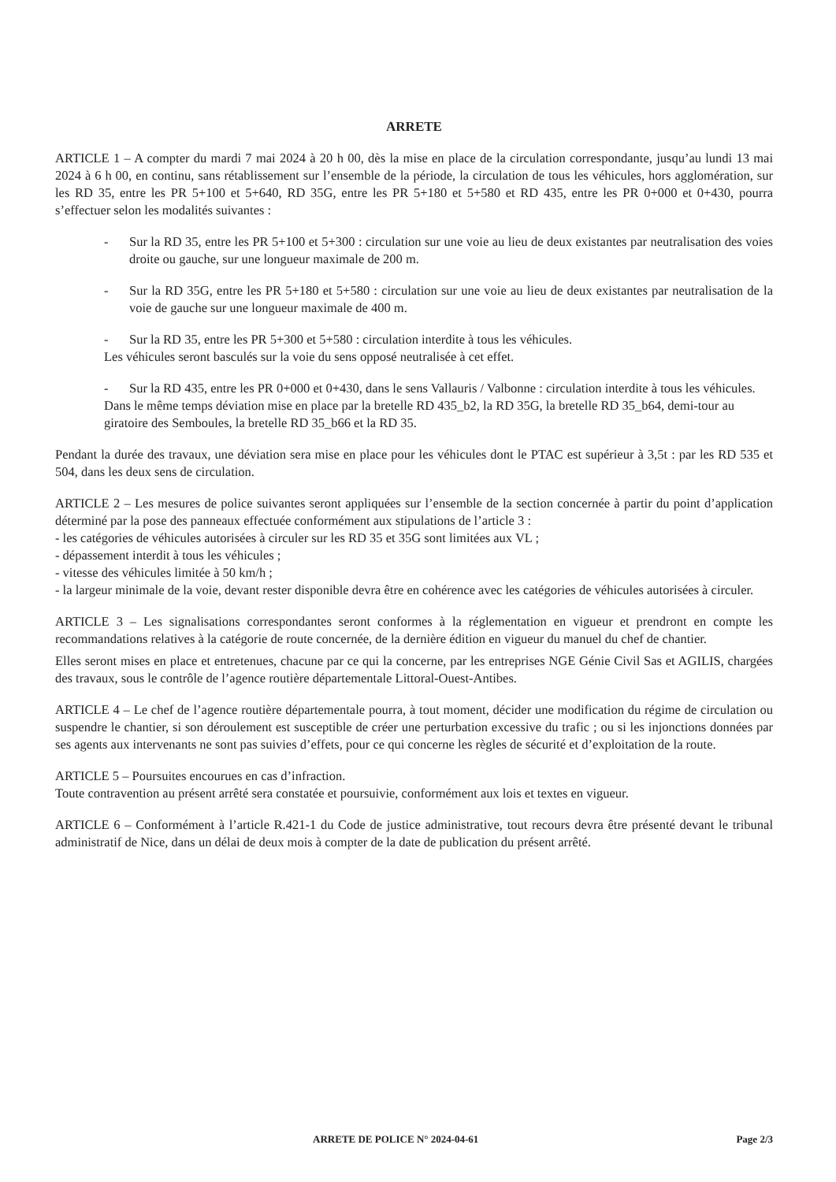ARRETE
ARTICLE 1 – A compter du mardi 7 mai 2024 à 20 h 00, dès la mise en place de la circulation correspondante, jusqu’au lundi 13 mai 2024 à 6 h 00, en continu, sans rétablissement sur l’ensemble de la période, la circulation de tous les véhicules, hors agglomération, sur les RD 35, entre les PR 5+100 et 5+640, RD 35G, entre les PR 5+180 et 5+580 et RD 435, entre les PR 0+000 et 0+430, pourra s’effectuer selon les modalités suivantes :
- Sur la RD 35, entre les PR 5+100 et 5+300 : circulation sur une voie au lieu de deux existantes par neutralisation des voies droite ou gauche, sur une longueur maximale de 200 m.
- Sur la RD 35G, entre les PR 5+180 et 5+580 : circulation sur une voie au lieu de deux existantes par neutralisation de la voie de gauche sur une longueur maximale de 400 m.
- Sur la RD 35, entre les PR 5+300 et 5+580 : circulation interdite à tous les véhicules.
Les véhicules seront basculés sur la voie du sens opposé neutralisée à cet effet.
- Sur la RD 435, entre les PR 0+000 et 0+430, dans le sens Vallauris / Valbonne : circulation interdite à tous les véhicules.
Dans le même temps déviation mise en place par la bretelle RD 435_b2, la RD 35G, la bretelle RD 35_b64, demi-tour au giratoire des Semboules, la bretelle RD 35_b66 et la RD 35.
Pendant la durée des travaux, une déviation sera mise en place pour les véhicules dont le PTAC est supérieur à 3,5t : par les RD 535 et 504, dans les deux sens de circulation.
ARTICLE 2 – Les mesures de police suivantes seront appliquées sur l’ensemble de la section concernée à partir du point d’application déterminé par la pose des panneaux effectuée conformément aux stipulations de l’article 3 :
- les catégories de véhicules autorisées à circuler sur les RD 35 et 35G sont limitées aux VL ;
- dépassement interdit à tous les véhicules ;
- vitesse des véhicules limitée à 50 km/h ;
- la largeur minimale de la voie, devant rester disponible devra être en cohérence avec les catégories de véhicules autorisées à circuler.
ARTICLE 3 – Les signalisations correspondantes seront conformes à la réglementation en vigueur et prendront en compte les recommandations relatives à la catégorie de route concernée, de la dernière édition en vigueur du manuel du chef de chantier.
Elles seront mises en place et entretenues, chacune par ce qui la concerne, par les entreprises NGE Génie Civil Sas et AGILIS, chargées des travaux, sous le contrôle de l’agence routière départementale Littoral-Ouest-Antibes.
ARTICLE 4 – Le chef de l’agence routière départementale pourra, à tout moment, décider une modification du régime de circulation ou suspendre le chantier, si son déroulement est susceptible de créer une perturbation excessive du trafic ; ou si les injonctions données par ses agents aux intervenants ne sont pas suivies d’effets, pour ce qui concerne les règles de sécurité et d’exploitation de la route.
ARTICLE 5 – Poursuites encourues en cas d’infraction.
Toute contravention au présent arrêté sera constatée et poursuivie, conformément aux lois et textes en vigueur.
ARTICLE 6 – Conformément à l’article R.421-1 du Code de justice administrative, tout recours devra être présenté devant le tribunal administratif de Nice, dans un délai de deux mois à compter de la date de publication du présent arrêté.
ARRETE DE POLICE N° 2024-04-61 Page 2/3